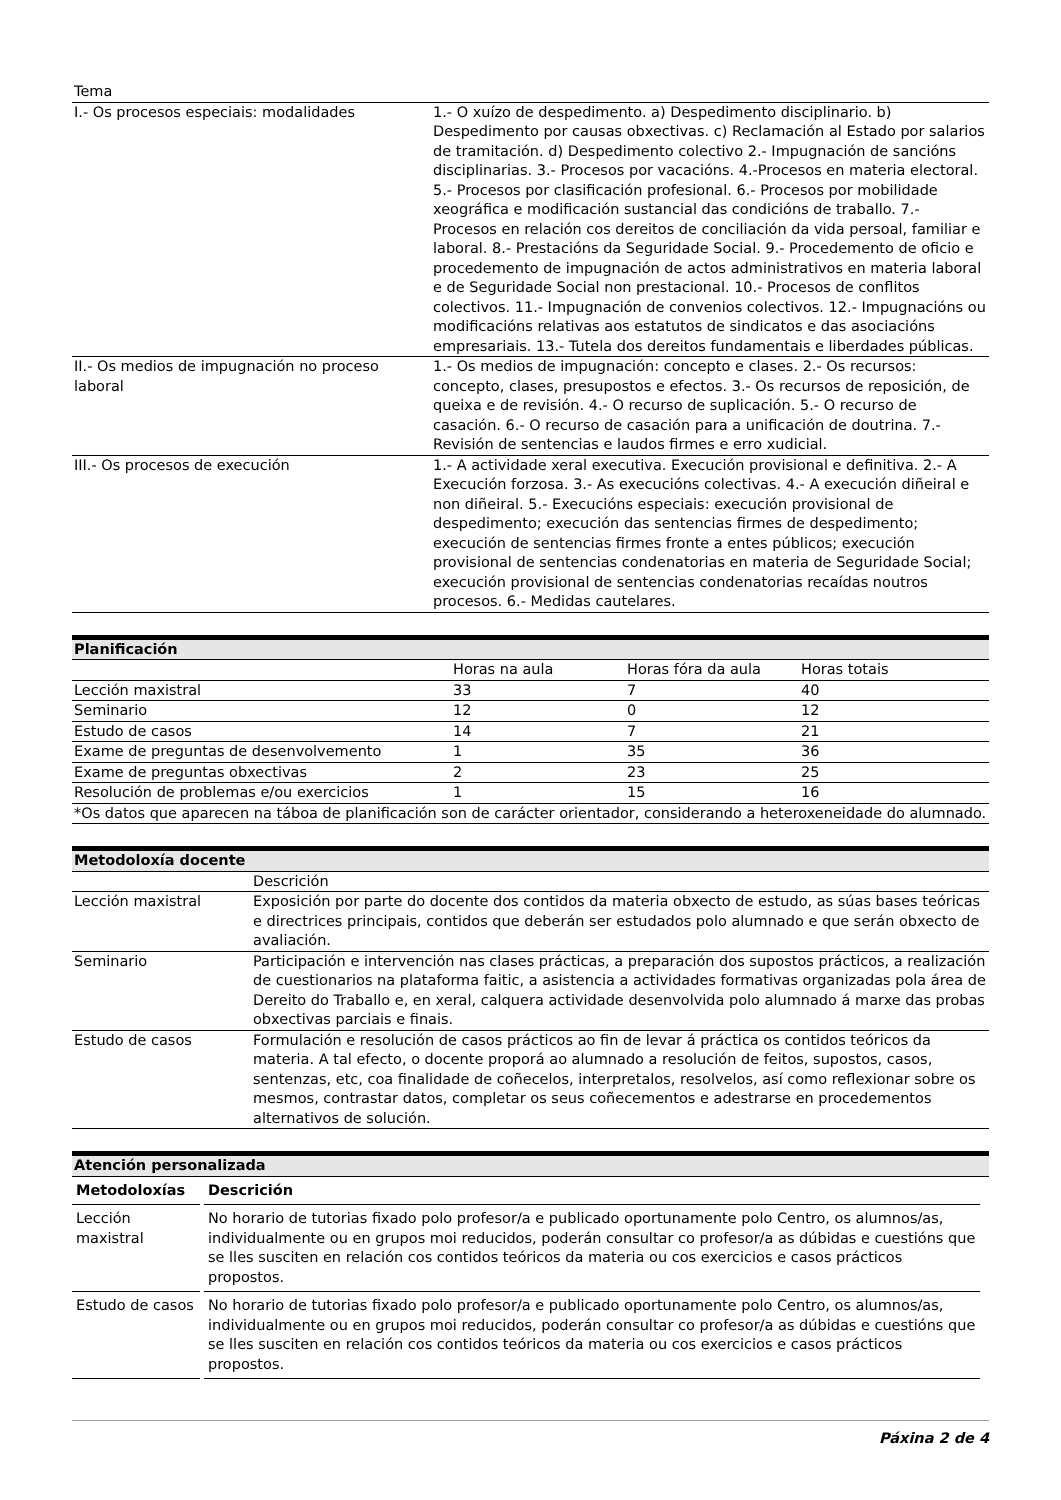| Tema | |
| I.- Os procesos especiais: modalidades | 1.- O xuízo de despedimento. a) Despedimento disciplinario. b) Despedimento por causas obxectivas. c) Reclamación al Estado por salarios de tramitación. d) Despedimento colectivo 2.- Impugnación de sancións disciplinarias. 3.- Procesos por vacacións. 4.-Procesos en materia electoral. 5.- Procesos por clasificación profesional. 6.- Procesos por mobilidade xeográfica e modificación sustancial das condicións de traballo. 7.- Procesos en relación cos dereitos de conciliación da vida persoal, familiar e laboral. 8.- Prestacións da Seguridade Social. 9.- Procedemento de oficio e procedemento de impugnación de actos administrativos en materia laboral e de Seguridade Social non prestacional. 10.- Procesos de conflitos colectivos. 11.- Impugnación de convenios colectivos. 12.- Impugnacións ou modificacións relativas aos estatutos de sindicatos e das asociacións empresariais. 13.- Tutela dos dereitos fundamentais e liberdades públicas. |
| II.- Os medios de impugnación no proceso laboral | 1.- Os medios de impugnación: concepto e clases. 2.- Os recursos: concepto, clases, presupostos e efectos. 3.- Os recursos de reposición, de queixa e de revisión. 4.- O recurso de suplicación. 5.- O recurso de casación. 6.- O recurso de casación para a unificación de doutrina. 7.- Revisión de sentencias e laudos firmes e erro xudicial. |
| III.- Os procesos de execución | 1.- A actividade xeral executiva. Execución provisional e definitiva. 2.- A Execución forzosa. 3.- As execucións colectivas. 4.- A execución diñeiral e non diñeiral. 5.- Execucións especiais: execución provisional de despedimento; execución das sentencias firmes de despedimento; execución de sentencias firmes fronte a entes públicos; execución provisional de sentencias condenatorias en materia de Seguridade Social; execución provisional de sentencias condenatorias recaídas noutros procesos. 6.- Medidas cautelares. |
Planificación
| | Horas na aula | Horas fóra da aula | Horas totais |
| Lección maxistral | 33 | 7 | 40 |
| Seminario | 12 | 0 | 12 |
| Estudo de casos | 14 | 7 | 21 |
| Exame de preguntas de desenvolvemento | 1 | 35 | 36 |
| Exame de preguntas obxectivas | 2 | 23 | 25 |
| Resolución de problemas e/ou exercicios | 1 | 15 | 16 |
| *Os datos que aparecen na táboa de planificación son de carácter orientador, considerando a heteroxeneidade do alumnado. | | | |
Metodoloxía docente
| | Descrición |
| Lección maxistral | Exposición por parte do docente dos contidos da materia obxecto de estudo, as súas bases teóricas e directrices principais, contidos que deberán ser estudados polo alumnado e que serán obxecto de avaliación. |
| Seminario | Participación e intervención nas clases prácticas, a preparación dos supostos prácticos, a realización de cuestionarios na plataforma faitic, a asistencia a actividades formativas organizadas pola área de Dereito do Traballo e, en xeral, calquera actividade desenvolvida polo alumnado á marxe das probas obxectivas parciais e finais. |
| Estudo de casos | Formulación e resolución de casos prácticos ao fin de levar á práctica os contidos teóricos da materia. A tal efecto, o docente proporá ao alumnado a resolución de feitos, supostos, casos, sentenzas, etc, coa finalidade de coñecelos, interpretalos, resolvelos, así como reflexionar sobre os mesmos, contrastar datos, completar os seus coñecementos e adestrarse en procedementos alternativos de solución. |
Atención personalizada
| Metodoloxías | Descrición |
| --- | --- |
| Lección maxistral | No horario de tutorias fixado polo profesor/a e publicado oportunamente polo Centro, os alumnos/as, individualmente ou en grupos moi reducidos, poderán consultar co profesor/a as dúbidas e cuestións que se lles susciten en relación cos contidos teóricos da materia ou cos exercicios e casos prácticos propostos. |
| Estudo de casos | No horario de tutorias fixado polo profesor/a e publicado oportunamente polo Centro, os alumnos/as, individualmente ou en grupos moi reducidos, poderán consultar co profesor/a as dúbidas e cuestións que se lles susciten en relación cos contidos teóricos da materia ou cos exercicios e casos prácticos propostos. |
Páxina 2 de 4